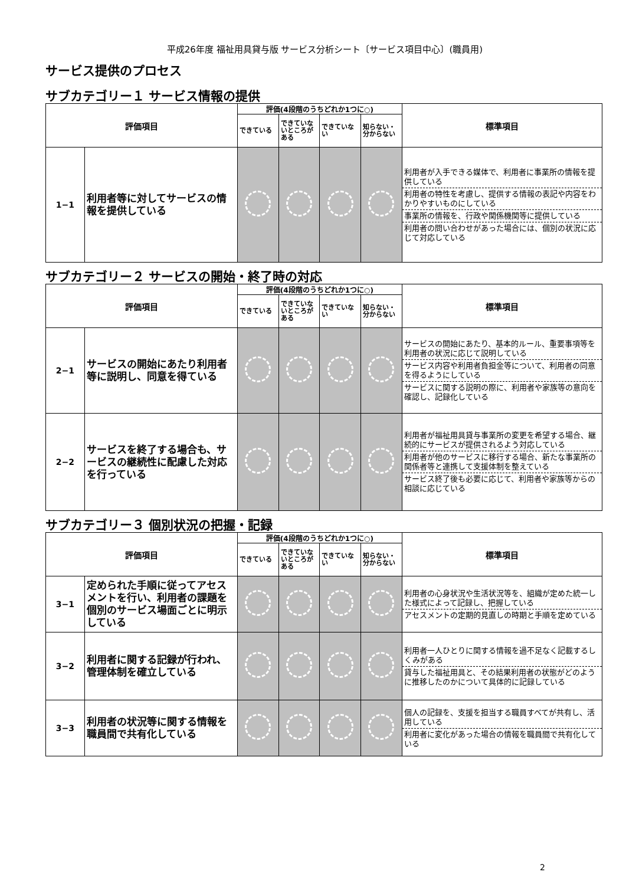平成26年度 福祉用具貸与版 サービス分析シート〔サービス項目中心〕(職員用)
サービス提供のプロセス
サブカテゴリー１ サービス情報の提供
| 評価項目 | | 評価(4段階のうちどれか1つに○) | | | | 標準項目 |
| --- | --- | --- | --- | --- | --- | --- |
| | | できている | できていないところがある | できていない | 知らない・分からない | |
| 1−1 | 利用者等に対してサービスの情報を提供している | | | | | 利用者が入手できる媒体で、利用者に事業所の情報を提供している 利用者の特性を考慮し、提供する情報の表記や内容をわかりやすいものにしている 事業所の情報を、行政や関係機関等に提供している 利用者の問い合わせがあった場合には、個別の状況に応じて対応している |
サブカテゴリー２ サービスの開始・終了時の対応
| 評価項目 | | 評価(4段階のうちどれか1つに○) | | | | 標準項目 |
| --- | --- | --- | --- | --- | --- | --- |
| | | できている | できていないところがある | できていない | 知らない・分からない | |
| 2−1 | サービスの開始にあたり利用者等に説明し、同意を得ている | | | | | サービスの開始にあたり、基本的ルール、重要事項等を利用者の状況に応じて説明している サービス内容や利用者負担金等について、利用者の同意を得るようにしている サービスに関する説明の際に、利用者や家族等の意向を確認し、記録化している |
| 2−2 | サービスを終了する場合も、サービスの継続性に配慮した対応を行っている | | | | | 利用者が福祉用具貸与事業所の変更を希望する場合、継続的にサービスが提供されるよう対応している 利用者が他のサービスに移行する場合、新たな事業所の関係者等と連携して支援体制を整えている サービス終了後も必要に応じて、利用者や家族等からの相談に応じている |
サブカテゴリー３ 個別状況の把握・記録
| 評価項目 | | 評価(4段階のうちどれか1つに○) | | | | 標準項目 |
| --- | --- | --- | --- | --- | --- | --- |
| | | できている | できていないところがある | できていない | 知らない・分からない | |
| 3−1 | 定められた手順に従ってアセスメントを行い、利用者の課題を個別のサービス場面ごとに明示している | | | | | 利用者の心身状況や生活状況等を、組織が定めた統一した様式によって記録し、把握している アセスメントの定期的見直しの時期と手順を定めている |
| 3−2 | 利用者に関する記録が行われ、管理体制を確立している | | | | | 利用者一人ひとりに関する情報を過不足なく記載するしくみがある 貸与した福祉用具と、その結果利用者の状態がどのように推移したのかについて具体的に記録している |
| 3−3 | 利用者の状況等に関する情報を職員間で共有化している | | | | | 個人の記録を、支援を担当する職員すべてが共有し、活用している 利用者に変化があった場合の情報を職員間で共有化している |
2